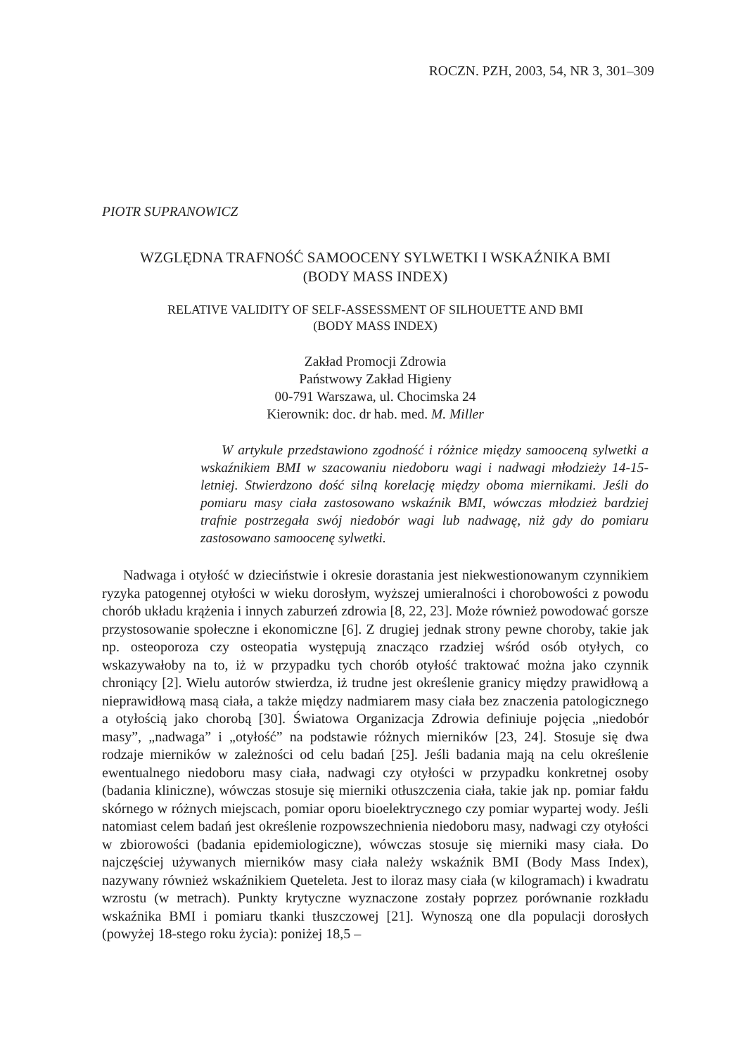ROCZN. PZH, 2003, 54, NR 3, 301–309
PIOTR SUPRANOWICZ
WZGLĘDNA TRAFNOŚĆ SAMOOCENY SYLWETKI I WSKAŹNIKA BMI
(BODY MASS INDEX)
RELATIVE VALIDITY OF SELF-ASSESSMENT OF SILHOUETTE AND BMI
(BODY MASS INDEX)
Zakład Promocji Zdrowia
Państwowy Zakład Higieny
00-791 Warszawa, ul. Chocimska 24
Kierownik: doc. dr hab. med. M. Miller
W artykule przedstawiono zgodność i różnice między samooceną sylwetki a wskaźnikiem BMI w szacowaniu niedoboru wagi i nadwagi młodzieży 14-15-letniej. Stwierdzono dość silną korelację między oboma miernikami. Jeśli do pomiaru masy ciała zastosowano wskaźnik BMI, wówczas młodzież bardziej trafnie postrzegała swój niedobór wagi lub nadwagę, niż gdy do pomiaru zastosowano samoocenę sylwetki.
Nadwaga i otyłość w dzieciństwie i okresie dorastania jest niekwestionowanym czynnikiem ryzyka patogennej otyłości w wieku dorosłym, wyższej umieralności i chorobowości z powodu chorób układu krążenia i innych zaburzeń zdrowia [8, 22, 23]. Może również powodować gorsze przystosowanie społeczne i ekonomiczne [6]. Z drugiej jednak strony pewne choroby, takie jak np. osteoporoza czy osteopatia występują znacząco rzadziej wśród osób otyłych, co wskazywałoby na to, iż w przypadku tych chorób otyłość traktować można jako czynnik chroniący [2]. Wielu autorów stwierdza, iż trudne jest określenie granicy między prawidłową a nieprawidłową masą ciała, a także między nadmiarem masy ciała bez znaczenia patologicznego a otyłością jako chorobą [30]. Światowa Organizacja Zdrowia definiuje pojęcia „niedobór masy”, „nadwaga” i „otyłość” na podstawie różnych mierników [23, 24]. Stosuje się dwa rodzaje mierników w zależności od celu badań [25]. Jeśli badania mają na celu określenie ewentualnego niedoboru masy ciała, nadwagi czy otyłości w przypadku konkretnej osoby (badania kliniczne), wówczas stosuje się mierniki otłuszczenia ciała, takie jak np. pomiar fałdu skórnego w różnych miejscach, pomiar oporu bioelektrycznego czy pomiar wypartej wody. Jeśli natomiast celem badań jest określenie rozpowszechnienia niedoboru masy, nadwagi czy otyłości w zbiorowości (badania epidemiologiczne), wówczas stosuje się mierniki masy ciała. Do najczęściej używanych mierników masy ciała należy wskaźnik BMI (Body Mass Index), nazywany również wskaźnikiem Queteleta. Jest to iloraz masy ciała (w kilogramach) i kwadratu wzrostu (w metrach). Punkty krytyczne wyznaczone zostały poprzez porównanie rozkładu wskaźnika BMI i pomiaru tkanki tłuszczowej [21]. Wynoszą one dla populacji dorosłych (powyżej 18-stego roku życia): poniżej 18,5 –